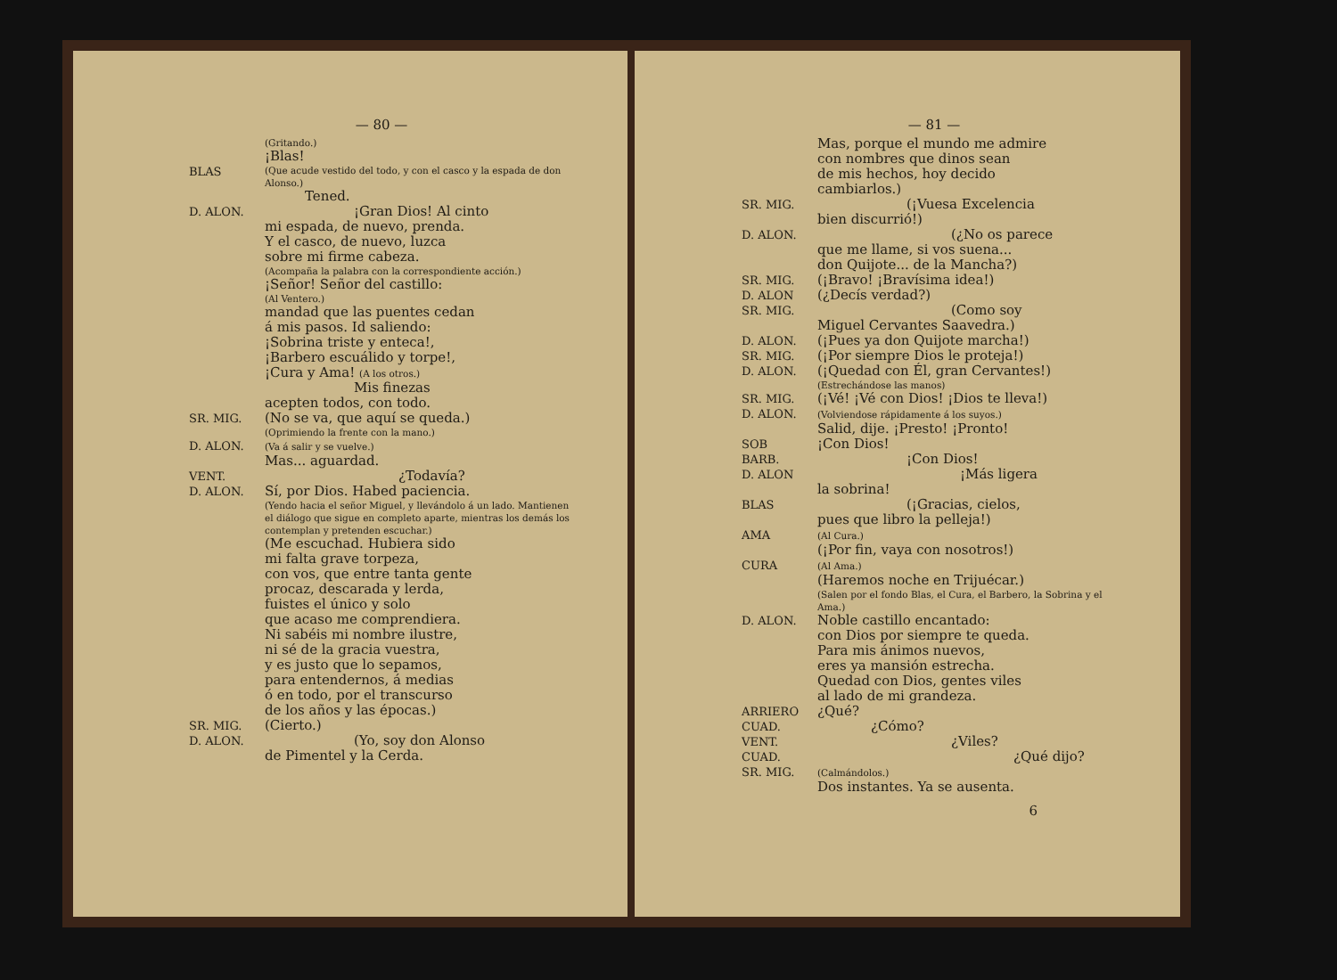— 80 —
(Gritando.)
¡Blas!
BLAS
(Que acude vestido del todo, y con el casco y la espada de don Alonso.)
Tened.
D. ALON.
¡Gran Dios! Al cinto
mi espada, de nuevo, prenda.
Y el casco, de nuevo, luzca
sobre mi firme cabeza.
(Acompaña la palabra con la correspondiente acción.)
¡Señor! Señor del castillo:
(Al Ventero.)
mandad que las puentes cedan
á mis pasos. Id saliendo:
¡Sobrina triste y enteca!,
¡Barbero escuálido y torpe!,
¡Cura y Ama! (A los otros.)
Mis finezas
acepten todos, con todo.
SR. MIG.
(No se va, que aquí se queda.)
(Oprimiendo la frente con la mano.)
D. ALON.
(Va á salir y se vuelve.)
Mas... aguardad.
VENT.
¿Todavía?
D. ALON.
Sí, por Dios. Habed paciencia.
(Yendo hacia el señor Miguel, y llevándolo á un lado. Mantienen el diálogo que sigue en completo aparte, mientras los demás los contemplan y pretenden escuchar.)
(Me escuchad. Hubiera sido
mi falta grave torpeza,
con vos, que entre tanta gente
procaz, descarada y lerda,
fuistes el único y solo
que acaso me comprendiera.
Ni sabéis mi nombre ilustre,
ni sé de la gracia vuestra,
y es justo que lo sepamos,
para entendernos, á medias
ó en todo, por el transcurso
de los años y las épocas.)
SR. MIG.
(Cierto.)
D. ALON.
(Yo, soy don Alonso
de Pimentel y la Cerda.
— 81 —
Mas, porque el mundo me admire
con nombres que dinos sean
de mis hechos, hoy decido
cambiarlos.)
SR. MIG.
(¡Vuesa Excelencia
bien discurrió!)
D. ALON.
(¿No os parece
que me llame, si vos suena...
don Quijote... de la Mancha?)
SR. MIG.
(¡Bravo! ¡Bravísima idea!)
D. ALON
(¿Decís verdad?)
SR. MIG.
(Como soy
Miguel Cervantes Saavedra.)
D. ALON.
(¡Pues ya don Quijote marcha!)
SR. MIG.
(¡Por siempre Dios le proteja!)
D. ALON.
(¡Quedad con Él, gran Cervantes!)
(Estrechándose las manos)
SR. MIG.
(¡Vé! ¡Vé con Dios! ¡Dios te lleva!)
D. ALON.
(Volviendose rápidamente á los suyos.)
Salid, dije. ¡Presto! ¡Pronto!
SOB
¡Con Dios!
BARB.
¡Con Dios!
D. ALON
¡Más ligera
la sobrina!
BLAS
(¡Gracias, cielos,
pues que libro la pelleja!)
AMA
(Al Cura.)
(¡Por fin, vaya con nosotros!)
CURA
(Al Ama.)
(Haremos noche en Trijuécar.)
(Salen por el fondo Blas, el Cura, el Barbero, la Sobrina y el Ama.)
D. ALON.
Noble castillo encantado:
con Dios por siempre te queda.
Para mis ánimos nuevos,
eres ya mansión estrecha.
Quedad con Dios, gentes viles
al lado de mi grandeza.
ARRIERO
¿Qué?
CUAD.
¿Cómo?
VENT.
¿Viles?
CUAD.
¿Qué dijo?
SR. MIG.
(Calmándolos.)
Dos instantes. Ya se ausenta.
6